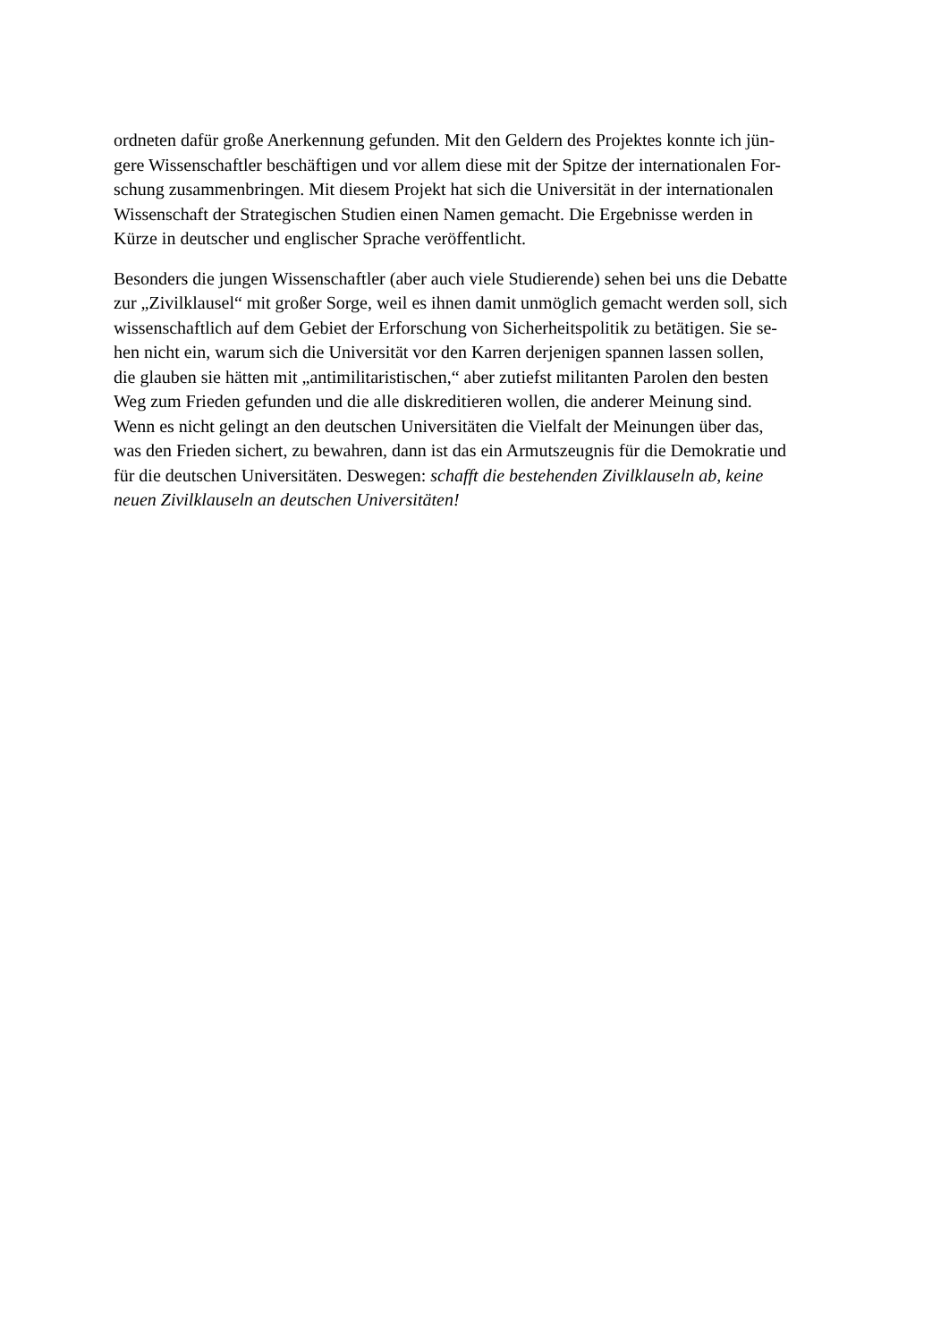ordneten dafür große Anerkennung gefunden. Mit den Geldern des Projektes konnte ich jün-
gere Wissenschaftler beschäftigen und vor allem diese mit der Spitze der internationalen For-
schung zusammenbringen. Mit diesem Projekt hat sich die Universität in der internationalen
Wissenschaft der Strategischen Studien einen Namen gemacht. Die Ergebnisse werden in
Kürze in deutscher und englischer Sprache veröffentlicht.
Besonders die jungen Wissenschaftler (aber auch viele Studierende) sehen bei uns die Debatte
zur „Zivilklausel“ mit großer Sorge, weil es ihnen damit unmöglich gemacht werden soll, sich
wissenschaftlich auf dem Gebiet der Erforschung von Sicherheitspolitik zu betätigen. Sie se-
hen nicht ein, warum sich die Universität vor den Karren derjenigen spannen lassen sollen,
die glauben sie hätten mit „antimilitaristischen,“ aber zutiefst militanten Parolen den besten
Weg zum Frieden gefunden und die alle diskreditieren wollen, die anderer Meinung sind.
Wenn es nicht gelingt an den deutschen Universitäten die Vielfalt der Meinungen über das,
was den Frieden sichert, zu bewahren, dann ist das ein Armutszeugnis für die Demokratie und
für die deutschen Universitäten. Deswegen: schafft die bestehenden Zivilklauseln ab, keine
neuen Zivilklauseln an deutschen Universitäten!